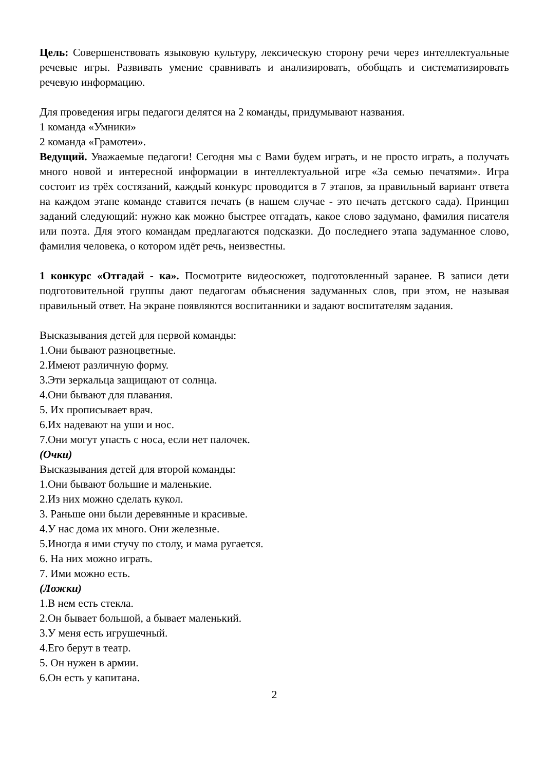Цель: Совершенствовать языковую культуру, лексическую сторону речи через интеллектуальные речевые игры. Развивать умение сравнивать и анализировать, обобщать и систематизировать речевую информацию.
Для проведения игры педагоги делятся на 2 команды, придумывают названия.
1 команда «Умники»
2 команда «Грамотеи».
Ведущий. Уважаемые педагоги! Сегодня мы с Вами будем играть, и не просто играть, а получать много новой и интересной информации в интеллектуальной игре «За семью печатями». Игра состоит из трёх состязаний, каждый конкурс проводится в 7 этапов, за правильный вариант ответа на каждом этапе команде ставится печать (в нашем случае - это печать детского сада). Принцип заданий следующий: нужно как можно быстрее отгадать, какое слово задумано, фамилия писателя или поэта. Для этого командам предлагаются подсказки. До последнего этапа задуманное слово, фамилия человека, о котором идёт речь, неизвестны.
1 конкурс «Отгадай - ка». Посмотрите видеосюжет, подготовленный заранее. В записи дети подготовительной группы дают педагогам объяснения задуманных слов, при этом, не называя правильный ответ. На экране появляются воспитанники и задают воспитателям задания.
Высказывания детей для первой команды:
1.Они бывают разноцветные.
2.Имеют различную форму.
3.Эти зеркальца защищают от солнца.
4.Они бывают для плавания.
5. Их прописывает врач.
6.Их надевают на уши и нос.
7.Они могут упасть с носа, если нет палочек.
(Очки)
Высказывания детей для второй команды:
1.Они бывают большие и маленькие.
2.Из них можно сделать кукол.
3. Раньше они были деревянные и красивые.
4.У нас дома их много. Они железные.
5.Иногда я ими стучу по столу, и мама ругается.
6. На них можно играть.
7. Ими можно есть.
(Ложки)
1.В нем есть стекла.
2.Он бывает большой, а бывает маленький.
3.У меня есть игрушечный.
4.Его берут в театр.
5. Он нужен в армии.
6.Он есть у капитана.
2